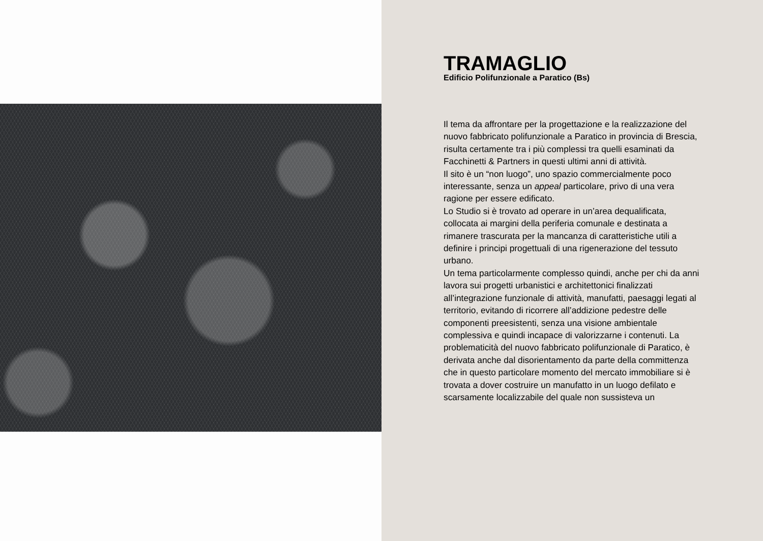TRAMAGLIO
Edificio Polifunzionale a Paratico (Bs)
Il tema da affrontare per la progettazione e la realizzazione del nuovo fabbricato polifunzionale a Paratico in provincia di Brescia, risulta certamente tra i più complessi tra quelli esaminati da Facchinetti & Partners in questi ultimi anni di attività.
Il sito è un “non luogo”, uno spazio commercialmente poco interessante, senza un appeal particolare, privo di una vera ragione per essere edificato.
Lo Studio si è trovato ad operare in un’area dequalificata, collocata ai margini della periferia comunale e destinata a rimanere trascurata per la mancanza di caratteristiche utili a definire i principi progettuali di una rigenerazione del tessuto urbano.
Un tema particolarmente complesso quindi, anche per chi da anni lavora sui progetti urbanistici e architettonici finalizzati all’integrazione funzionale di attività, manufatti, paesaggi legati al territorio, evitando di ricorrere all’addizione pedestre delle componenti preesistenti, senza una visione ambientale complessiva e quindi incapace di valorizzarne i contenuti. La problematicità del nuovo fabbricato polifunzionale di Paratico, è derivata anche dal disorientamento da parte della committenza che in questo particolare momento del mercato immobiliare si è trovata a dover costruire un manufatto in un luogo defilato e scarsamente localizzabile del quale non sussisteva un